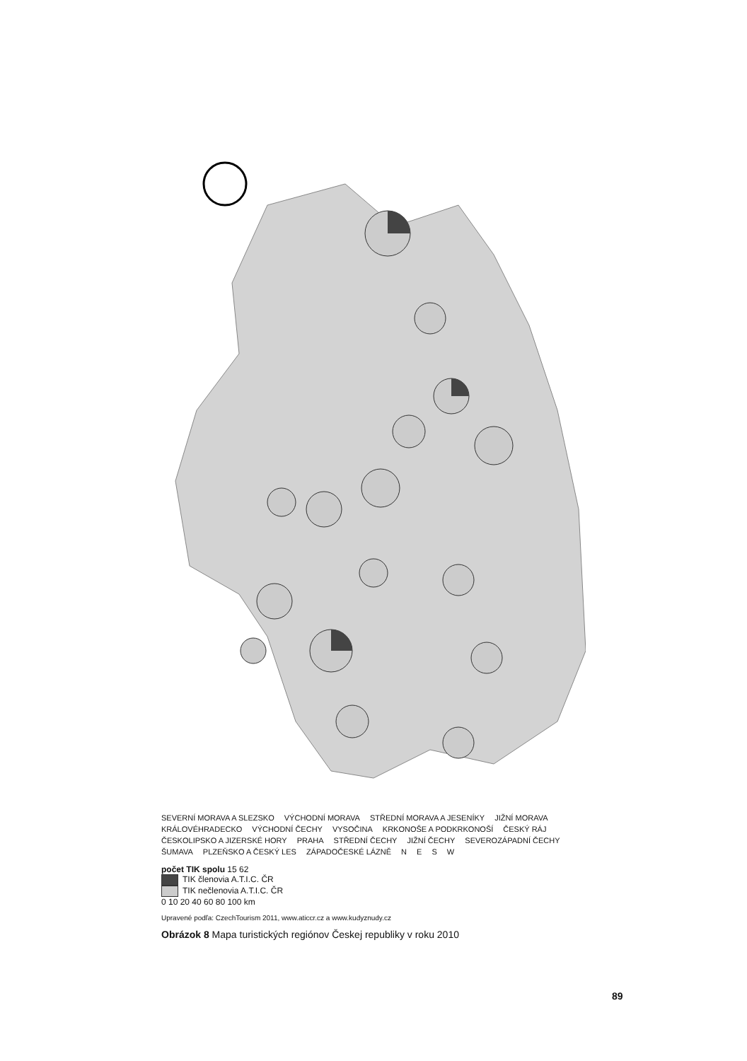SEVERNÍ MORAVA A SLEZSKO VÝCHODNÍ MORAVA STŘEDNÍ MORAVA A JESENÍKY JIŽNÍ MORAVA KRÁLOVÉHRADECKO VÝCHODNÍ ČECHY VYSOČINA KRKONOŠE A PODKRKONOŠÍ ČESKÝ RÁJ ČESKOLIPSKO A JIZERSKÉ HORY PRAHA STŘEDNÍ ČECHY JIŽNÍ ČECHY SEVEROZÁPADNÍ ČECHY ŠUMAVA PLZEŇSKO A ČESKÝ LES ZÁPADOČESKÉ LÁZNĚ N E S W
počet TIK spolu 15 62
TIK členovia A.T.I.C. ČR
TIK nečlenovia A.T.I.C. ČR
0 10 20 40 60 80 100 km
Upravené podľa: CzechTourism 2011, www.aticcr.cz a www.kudyznudy.cz
Obrázok 8 Mapa turistických regiónov Českej republiky v roku 2010
89